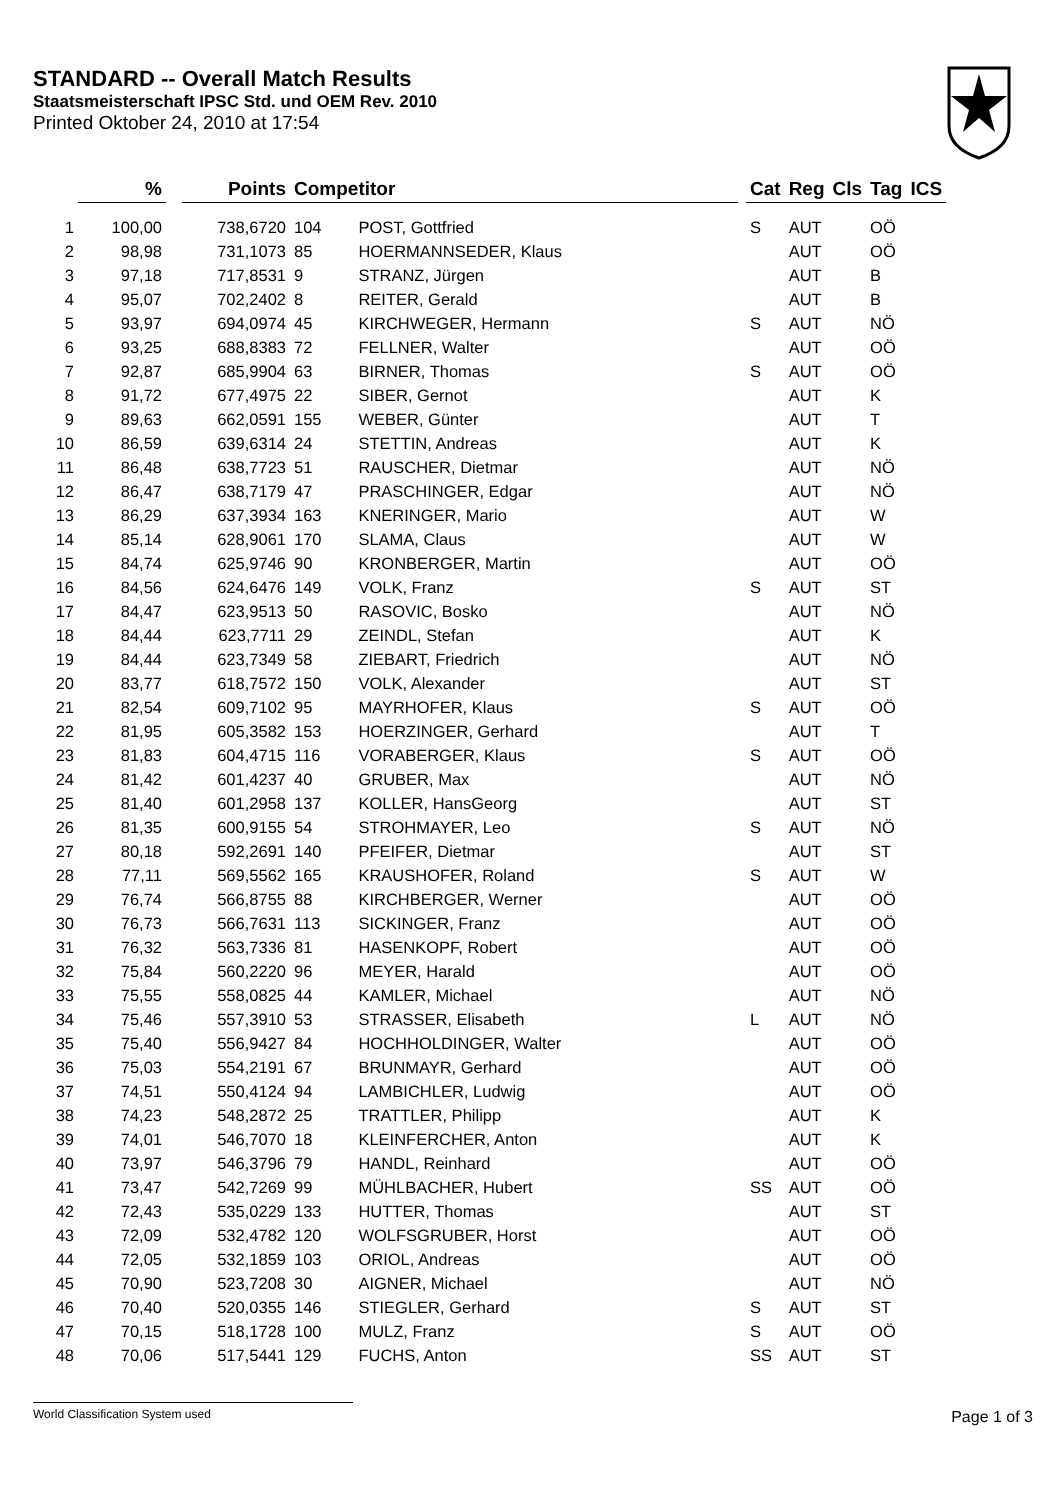STANDARD -- Overall Match Results
Staatsmeisterschaft IPSC Std. und OEM Rev. 2010
Printed Oktober 24, 2010 at 17:54
| | % | | Points | Competitor | | | Cat | Reg | Cls | Tag | ICS |
| --- | --- | --- | --- | --- | --- | --- | --- | --- | --- | --- | --- |
| 1 | 100,00 | | 738,6720 | 104 | POST, Gottfried | | S | AUT | | OÖ | |
| 2 | 98,98 | | 731,1073 | 85 | HOERMANNSEDER, Klaus | | | AUT | | OÖ | |
| 3 | 97,18 | | 717,8531 | 9 | STRANZ, Jürgen | | | AUT | | B | |
| 4 | 95,07 | | 702,2402 | 8 | REITER, Gerald | | | AUT | | B | |
| 5 | 93,97 | | 694,0974 | 45 | KIRCHWEGER, Hermann | | S | AUT | | NÖ | |
| 6 | 93,25 | | 688,8383 | 72 | FELLNER, Walter | | | AUT | | OÖ | |
| 7 | 92,87 | | 685,9904 | 63 | BIRNER, Thomas | | S | AUT | | OÖ | |
| 8 | 91,72 | | 677,4975 | 22 | SIBER, Gernot | | | AUT | | K | |
| 9 | 89,63 | | 662,0591 | 155 | WEBER, Günter | | | AUT | | T | |
| 10 | 86,59 | | 639,6314 | 24 | STETTIN, Andreas | | | AUT | | K | |
| 11 | 86,48 | | 638,7723 | 51 | RAUSCHER, Dietmar | | | AUT | | NÖ | |
| 12 | 86,47 | | 638,7179 | 47 | PRASCHINGER, Edgar | | | AUT | | NÖ | |
| 13 | 86,29 | | 637,3934 | 163 | KNERINGER, Mario | | | AUT | | W | |
| 14 | 85,14 | | 628,9061 | 170 | SLAMA, Claus | | | AUT | | W | |
| 15 | 84,74 | | 625,9746 | 90 | KRONBERGER, Martin | | | AUT | | OÖ | |
| 16 | 84,56 | | 624,6476 | 149 | VOLK, Franz | | S | AUT | | ST | |
| 17 | 84,47 | | 623,9513 | 50 | RASOVIC, Bosko | | | AUT | | NÖ | |
| 18 | 84,44 | | 623,7711 | 29 | ZEINDL, Stefan | | | AUT | | K | |
| 19 | 84,44 | | 623,7349 | 58 | ZIEBART, Friedrich | | | AUT | | NÖ | |
| 20 | 83,77 | | 618,7572 | 150 | VOLK, Alexander | | | AUT | | ST | |
| 21 | 82,54 | | 609,7102 | 95 | MAYRHOFER, Klaus | | S | AUT | | OÖ | |
| 22 | 81,95 | | 605,3582 | 153 | HOERZINGER, Gerhard | | | AUT | | T | |
| 23 | 81,83 | | 604,4715 | 116 | VORABERGER, Klaus | | S | AUT | | OÖ | |
| 24 | 81,42 | | 601,4237 | 40 | GRUBER, Max | | | AUT | | NÖ | |
| 25 | 81,40 | | 601,2958 | 137 | KOLLER, HansGeorg | | | AUT | | ST | |
| 26 | 81,35 | | 600,9155 | 54 | STROHMAYER, Leo | | S | AUT | | NÖ | |
| 27 | 80,18 | | 592,2691 | 140 | PFEIFER, Dietmar | | | AUT | | ST | |
| 28 | 77,11 | | 569,5562 | 165 | KRAUSHOFER, Roland | | S | AUT | | W | |
| 29 | 76,74 | | 566,8755 | 88 | KIRCHBERGER, Werner | | | AUT | | OÖ | |
| 30 | 76,73 | | 566,7631 | 113 | SICKINGER, Franz | | | AUT | | OÖ | |
| 31 | 76,32 | | 563,7336 | 81 | HASENKOPF, Robert | | | AUT | | OÖ | |
| 32 | 75,84 | | 560,2220 | 96 | MEYER, Harald | | | AUT | | OÖ | |
| 33 | 75,55 | | 558,0825 | 44 | KAMLER, Michael | | | AUT | | NÖ | |
| 34 | 75,46 | | 557,3910 | 53 | STRASSER, Elisabeth | | L | AUT | | NÖ | |
| 35 | 75,40 | | 556,9427 | 84 | HOCHHOLDINGER, Walter | | | AUT | | OÖ | |
| 36 | 75,03 | | 554,2191 | 67 | BRUNMAYR, Gerhard | | | AUT | | OÖ | |
| 37 | 74,51 | | 550,4124 | 94 | LAMBICHLER, Ludwig | | | AUT | | OÖ | |
| 38 | 74,23 | | 548,2872 | 25 | TRATTLER, Philipp | | | AUT | | K | |
| 39 | 74,01 | | 546,7070 | 18 | KLEINFERCHER, Anton | | | AUT | | K | |
| 40 | 73,97 | | 546,3796 | 79 | HANDL, Reinhard | | | AUT | | OÖ | |
| 41 | 73,47 | | 542,7269 | 99 | MÜHLBACHER, Hubert | | SS | AUT | | OÖ | |
| 42 | 72,43 | | 535,0229 | 133 | HUTTER, Thomas | | | AUT | | ST | |
| 43 | 72,09 | | 532,4782 | 120 | WOLFSGRUBER, Horst | | | AUT | | OÖ | |
| 44 | 72,05 | | 532,1859 | 103 | ORIOL, Andreas | | | AUT | | OÖ | |
| 45 | 70,90 | | 523,7208 | 30 | AIGNER, Michael | | | AUT | | NÖ | |
| 46 | 70,40 | | 520,0355 | 146 | STIEGLER, Gerhard | | S | AUT | | ST | |
| 47 | 70,15 | | 518,1728 | 100 | MULZ, Franz | | S | AUT | | OÖ | |
| 48 | 70,06 | | 517,5441 | 129 | FUCHS, Anton | | SS | AUT | | ST | |
World Classification System used Page 1 of 3